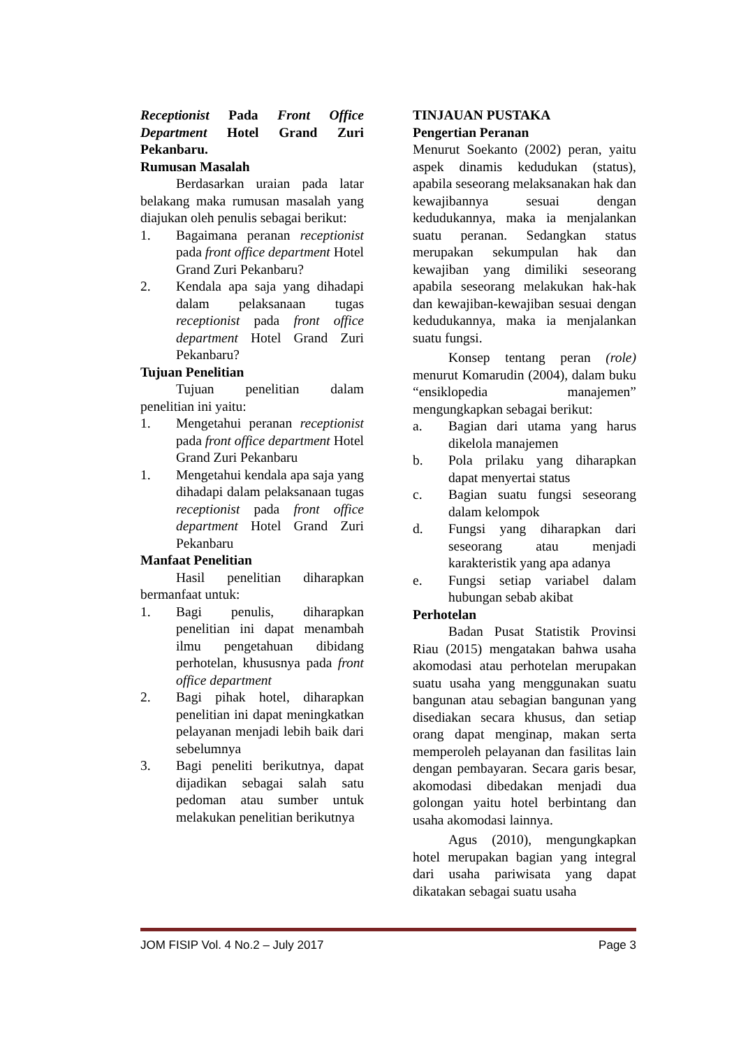Receptionist Pada Front Office Department Hotel Grand Zuri Pekanbaru.
Rumusan Masalah
Berdasarkan uraian pada latar belakang maka rumusan masalah yang diajukan oleh penulis sebagai berikut:
1. Bagaimana peranan receptionist pada front office department Hotel Grand Zuri Pekanbaru?
2. Kendala apa saja yang dihadapi dalam pelaksanaan tugas receptionist pada front office department Hotel Grand Zuri Pekanbaru?
Tujuan Penelitian
Tujuan penelitian dalam penelitian ini yaitu:
1. Mengetahui peranan receptionist pada front office department Hotel Grand Zuri Pekanbaru
1. Mengetahui kendala apa saja yang dihadapi dalam pelaksanaan tugas receptionist pada front office department Hotel Grand Zuri Pekanbaru
Manfaat Penelitian
Hasil penelitian diharapkan bermanfaat untuk:
1. Bagi penulis, diharapkan penelitian ini dapat menambah ilmu pengetahuan dibidang perhotelan, khususnya pada front office department
2. Bagi pihak hotel, diharapkan penelitian ini dapat meningkatkan pelayanan menjadi lebih baik dari sebelumnya
3. Bagi peneliti berikutnya, dapat dijadikan sebagai salah satu pedoman atau sumber untuk melakukan penelitian berikutnya
TINJAUAN PUSTAKA
Pengertian Peranan
Menurut Soekanto (2002) peran, yaitu aspek dinamis kedudukan (status), apabila seseorang melaksanakan hak dan kewajibannya sesuai dengan kedudukannya, maka ia menjalankan suatu peranan. Sedangkan status merupakan sekumpulan hak dan kewajiban yang dimiliki seseorang apabila seseorang melakukan hak-hak dan kewajiban-kewajiban sesuai dengan kedudukannya, maka ia menjalankan suatu fungsi.
Konsep tentang peran (role) menurut Komarudin (2004), dalam buku “ensiklopedia manajemen” mengungkapkan sebagai berikut:
a. Bagian dari utama yang harus dikelola manajemen
b. Pola prilaku yang diharapkan dapat menyertai status
c. Bagian suatu fungsi seseorang dalam kelompok
d. Fungsi yang diharapkan dari seseorang atau menjadi karakteristik yang apa adanya
e. Fungsi setiap variabel dalam hubungan sebab akibat
Perhotelan
Badan Pusat Statistik Provinsi Riau (2015) mengatakan bahwa usaha akomodasi atau perhotelan merupakan suatu usaha yang menggunakan suatu bangunan atau sebagian bangunan yang disediakan secara khusus, dan setiap orang dapat menginap, makan serta memperoleh pelayanan dan fasilitas lain dengan pembayaran. Secara garis besar, akomodasi dibedakan menjadi dua golongan yaitu hotel berbintang dan usaha akomodasi lainnya.
Agus (2010), mengungkapkan hotel merupakan bagian yang integral dari usaha pariwisata yang dapat dikatakan sebagai suatu usaha
JOM FISIP Vol. 4 No.2 – July 2017 Page 3